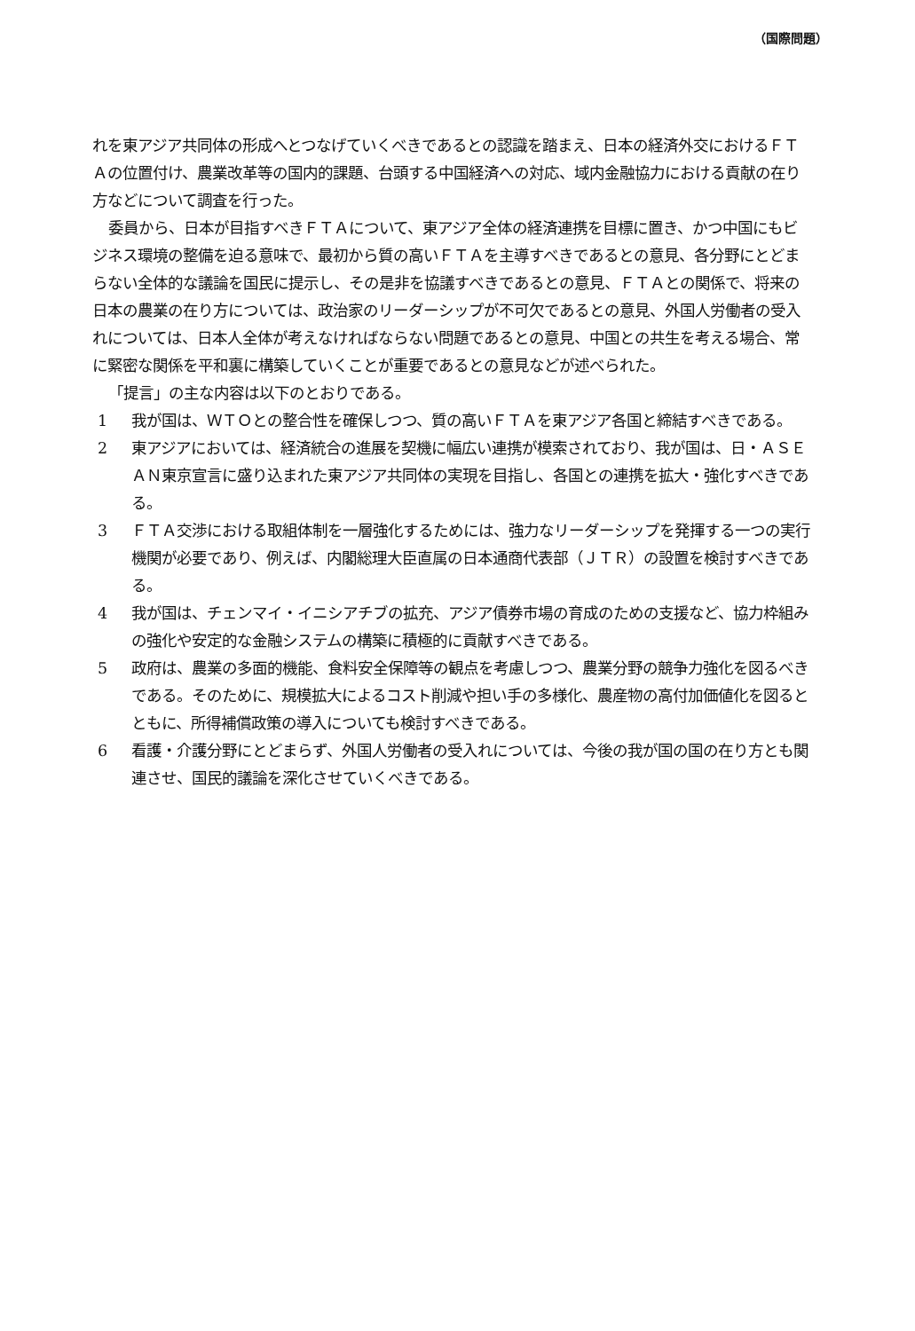（国際問題）
れを東アジア共同体の形成へとつなげていくべきであるとの認識を踏まえ、日本の経済外交におけるＦＴＡの位置付け、農業改革等の国内的課題、台頭する中国経済への対応、域内金融協力における貢献の在り方などについて調査を行った。
委員から、日本が目指すべきＦＴＡについて、東アジア全体の経済連携を目標に置き、かつ中国にもビジネス環境の整備を迫る意味で、最初から質の高いＦＴＡを主導すべきであるとの意見、各分野にとどまらない全体的な議論を国民に提示し、その是非を協議すべきであるとの意見、ＦＴＡとの関係で、将来の日本の農業の在り方については、政治家のリーダーシップが不可欠であるとの意見、外国人労働者の受入れについては、日本人全体が考えなければならない問題であるとの意見、中国との共生を考える場合、常に緊密な関係を平和裏に構築していくことが重要であるとの意見などが述べられた。
「提言」の主な内容は以下のとおりである。
1 我が国は、ＷＴＯとの整合性を確保しつつ、質の高いＦＴＡを東アジア各国と締結すべきである。
2 東アジアにおいては、経済統合の進展を契機に幅広い連携が模索されており、我が国は、日・ＡＳＥＡＮ東京宣言に盛り込まれた東アジア共同体の実現を目指し、各国との連携を拡大・強化すべきである。
3 ＦＴＡ交渉における取組体制を一層強化するためには、強力なリーダーシップを発揮する一つの実行機関が必要であり、例えば、内閣総理大臣直属の日本通商代表部（ＪＴＲ）の設置を検討すべきである。
4 我が国は、チェンマイ・イニシアチブの拡充、アジア債券市場の育成のための支援など、協力枠組みの強化や安定的な金融システムの構築に積極的に貢献すべきである。
5 政府は、農業の多面的機能、食料安全保障等の観点を考慮しつつ、農業分野の競争力強化を図るべきである。そのために、規模拡大によるコスト削減や担い手の多様化、農産物の高付加価値化を図るとともに、所得補償政策の導入についても検討すべきである。
6 看護・介護分野にとどまらず、外国人労働者の受入れについては、今後の我が国の国の在り方とも関連させ、国民的議論を深化させていくべきである。